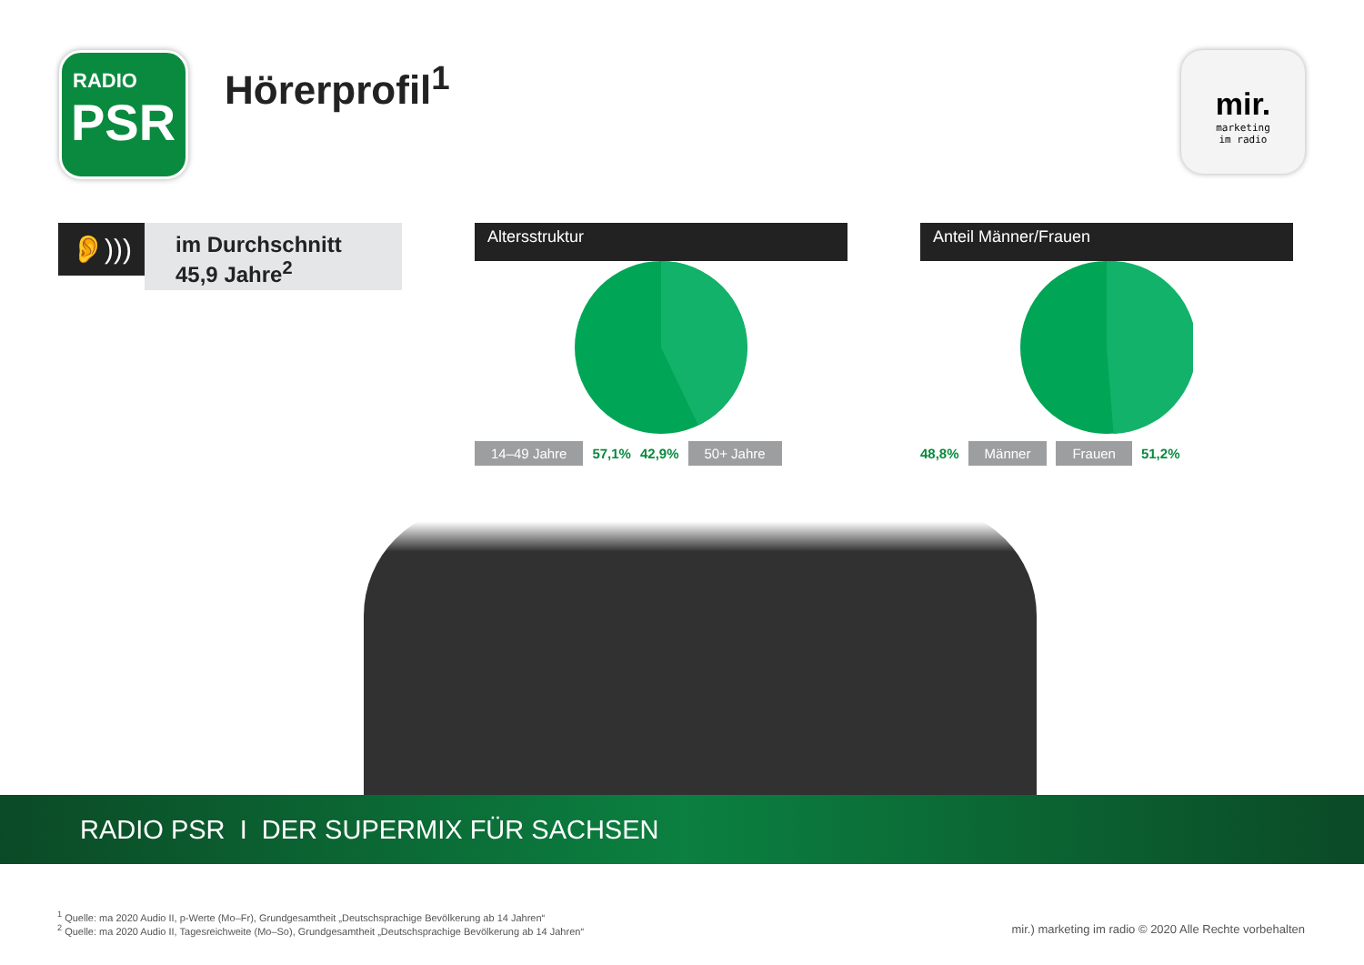RADIO
PSR
Hörerprofil<sup>1</sup>
mir.
marketing
im radio
👂)))
im Durchschnitt
45,9 Jahre<sup>2</sup>
Altersstruktur
14–49 Jahre 57,1% 42,9% 50+ Jahre
Anteil Männer/Frauen
48,8% Männer Frauen 51,2%
RADIO PSR I DER SUPERMIX FÜR SACHSEN
<sup>1</sup> Quelle: ma 2020 Audio II, p-Werte (Mo–Fr), Grundgesamtheit „Deutschsprachige Bevölkerung ab 14 Jahren“
<sup>2</sup> Quelle: ma 2020 Audio II, Tagesreichweite (Mo–So), Grundgesamtheit „Deutschsprachige Bevölkerung ab 14 Jahren“
mir.) marketing im radio © 2020 Alle Rechte vorbehalten